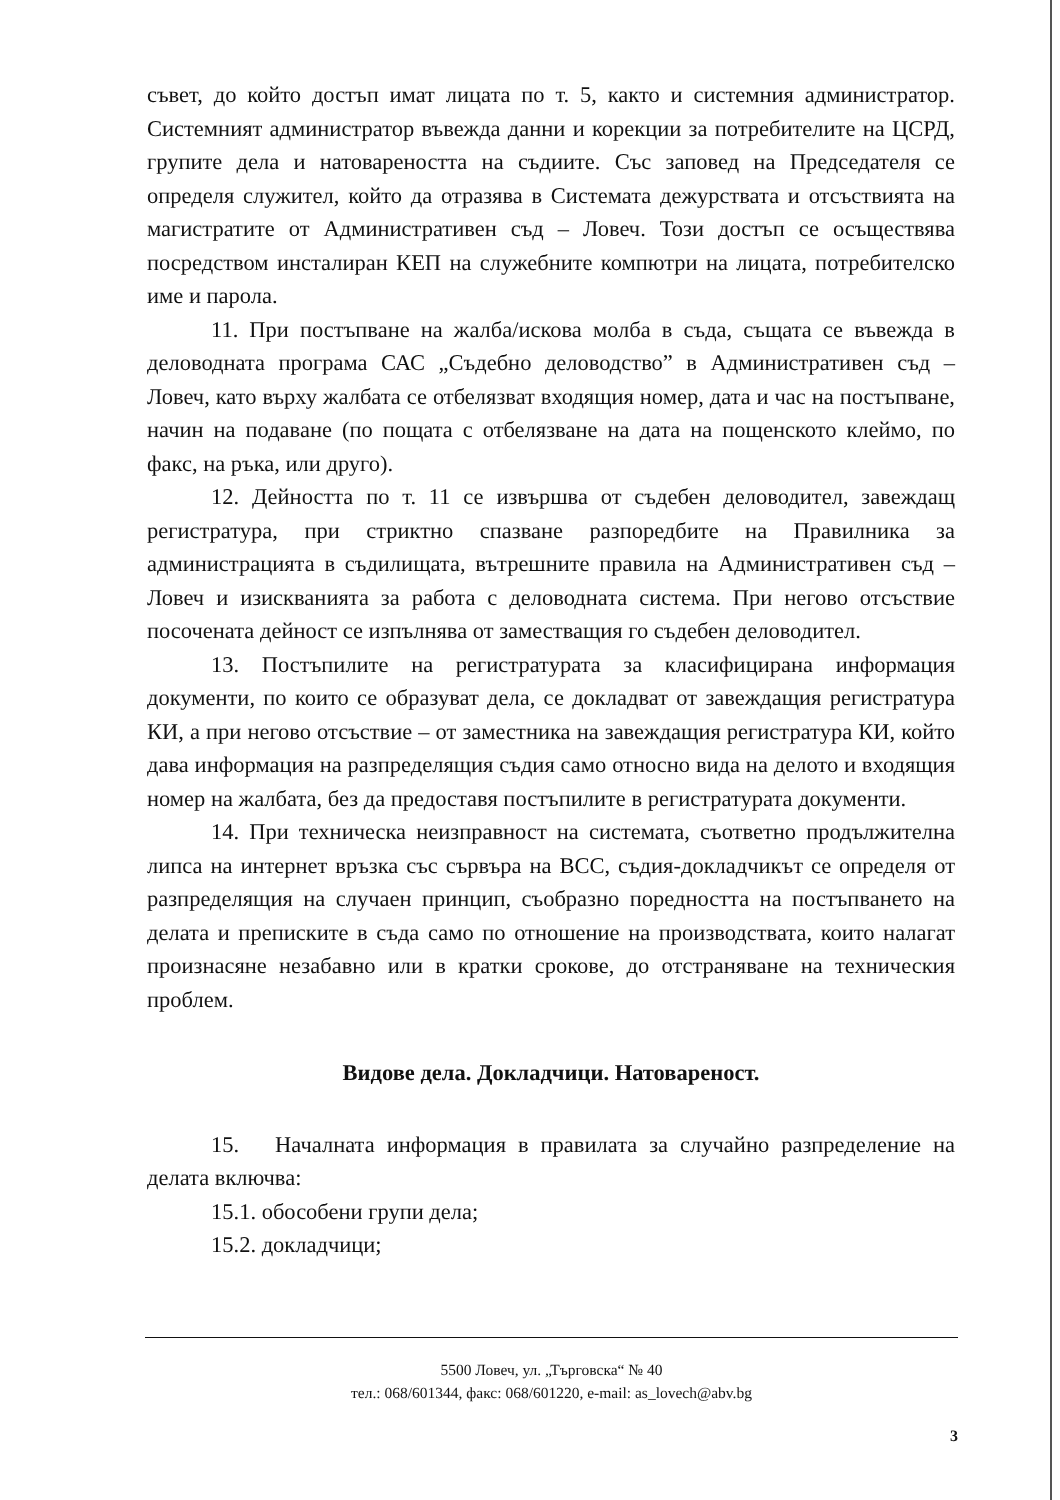съвет, до който достъп имат лицата по т. 5, както и системния администратор. Системният администратор въвежда данни и корекции за потребителите на ЦСРД, групите дела и натовареността на съдиите. Със заповед на Председателя се определя служител, който да отразява в Системата дежурствата и отсъствията на магистратите от Административен съд – Ловеч. Този достъп се осъществява посредством инсталиран КЕП на служебните компютри на лицата, потребителско име и парола.
11. При постъпване на жалба/искова молба в съда, същата се въвежда в деловодната програма САС „Съдебно деловодство” в Административен съд – Ловеч, като върху жалбата се отбелязват входящия номер, дата и час на постъпване, начин на подаване (по пощата с отбелязване на дата на пощенското клеймо, по факс, на ръка, или друго).
12. Дейността по т. 11 се извършва от съдебен деловодител, завеждащ регистратура, при стриктно спазване разпоредбите на Правилника за администрацията в съдилищата, вътрешните правила на Административен съд – Ловеч и изискванията за работа с деловодната система. При негово отсъствие посочената дейност се изпълнява от заместващия го съдебен деловодител.
13. Постъпилите на регистратурата за класифицирана информация документи, по които се образуват дела, се докладват от завеждащия регистратура КИ, а при негово отсъствие – от заместника на завеждащия регистратура КИ, който дава информация на разпределящия съдия само относно вида на делото и входящия номер на жалбата, без да предоставя постъпилите в регистратурата документи.
14. При техническа неизправност на системата, съответно продължителна липса на интернет връзка със сървъра на ВСС, съдия-докладчикът се определя от разпределящия на случаен принцип, съобразно поредността на постъпването на делата и преписките в съда само по отношение на производствата, които налагат произнасяне незабавно или в кратки срокове, до отстраняване на техническия проблем.
Видове дела. Докладчици. Натовареност.
15. Началната информация в правилата за случайно разпределение на делата включва:
15.1. обособени групи дела;
15.2. докладчици;
5500 Ловеч, ул. „Търговска“ № 40
тел.: 068/601344, факс: 068/601220, e-mail: as_lovech@abv.bg
3